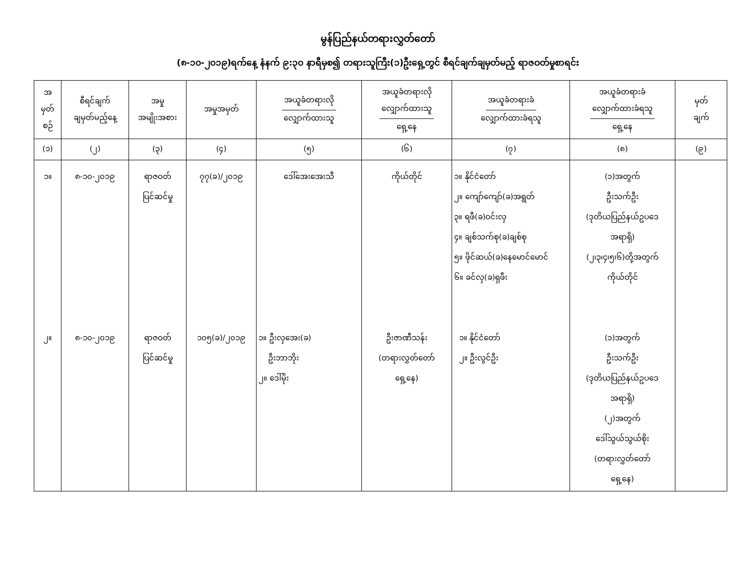မွန်ပြည်နယ်တရားလွှတ်တော်
(၈-၁၀-၂၀၁၉)ရက်နေ့ နံနက် ၉:၃၀ နာရီမှစ၍ တရားသူကြီး(၁)ဦးရှေ့တွင် စီရင်ချက်ချမှတ်မည့် ရာဇဝတ်မှုစာရင်း
| အ မှတ် စဉ် | စီရင်ချက် ချမှတ်မည့်နေ့ | အမှု အမျိုးအစား | အမှုအမှတ် | အယူခံတရားလို လျှောက်ထားသူ | အယူခံတရားလို လျှောက်ထားသူ ရှေ့နေ | အယူခံတရားခံ လျှောက်ထားခံရသူ | အယူခံတရားခံ လျှောက်ထားခံရသူ ရှေ့နေ | မှတ် ချက် |
| --- | --- | --- | --- | --- | --- | --- | --- | --- |
| (၁) | (၂) | (၃) | (၄) | (၅) | (၆) | (၇) | (၈) | (၉) |
| ၁။ ၂။ | ၈-၁၀-၂၀၁၉ ၈-၁၀-၂၀၁၉ | ရာဇဝတ် ပြင်ဆင်မှု ရာဇဝတ် ပြင်ဆင်မှု | ၇၇(ခ)/၂၀၁၉ ၁၀၅(ခ)/၂၀၁၉ | ဒေါ်အေးအေးသီ ၁။ ဦးလှအေး(ခ) ဦးဘာဘိုး ၂။ ဒေါ်မိုး | ကိုယ်တိုင် ဦးဇာဏီသန်း (တရားလွှတ်တော် ရှေ့နေ) | ၁။ နိုင်ငံတော် ၂။ ကျော်ကျော်(ခ)အရွတ် ၃။ ရဖီ(ခ)ဝင်းလှ ၄။ ချစ်သက်စု(ခ)ချစ်စု ၅။ ဖိုင်ဆယ်(ခ)နေမောင်မောင် ၆။ ခင်လှ(ခ)ရှဖီး ၁။ နိုင်ငံတော် ၂။ ဦးလွင်ဦး | (၁)အတွက် ဦးသက်ဦး (ဒုတိယပြည်နယ်ဥပဒေ အရာရှိ) (၂၊၃၊၄၊၅၊၆)တို့အတွက် ကိုယ်တိုင် (၁)အတွက် ဦးသက်ဦး (ဒုတိယပြည်နယ်ဥပဒေ အရာရှိ) (၂)အတွက် ဒေါ်သွယ်သွယ်စိုး (တရားလွှတ်တော် ရှေ့နေ) | |